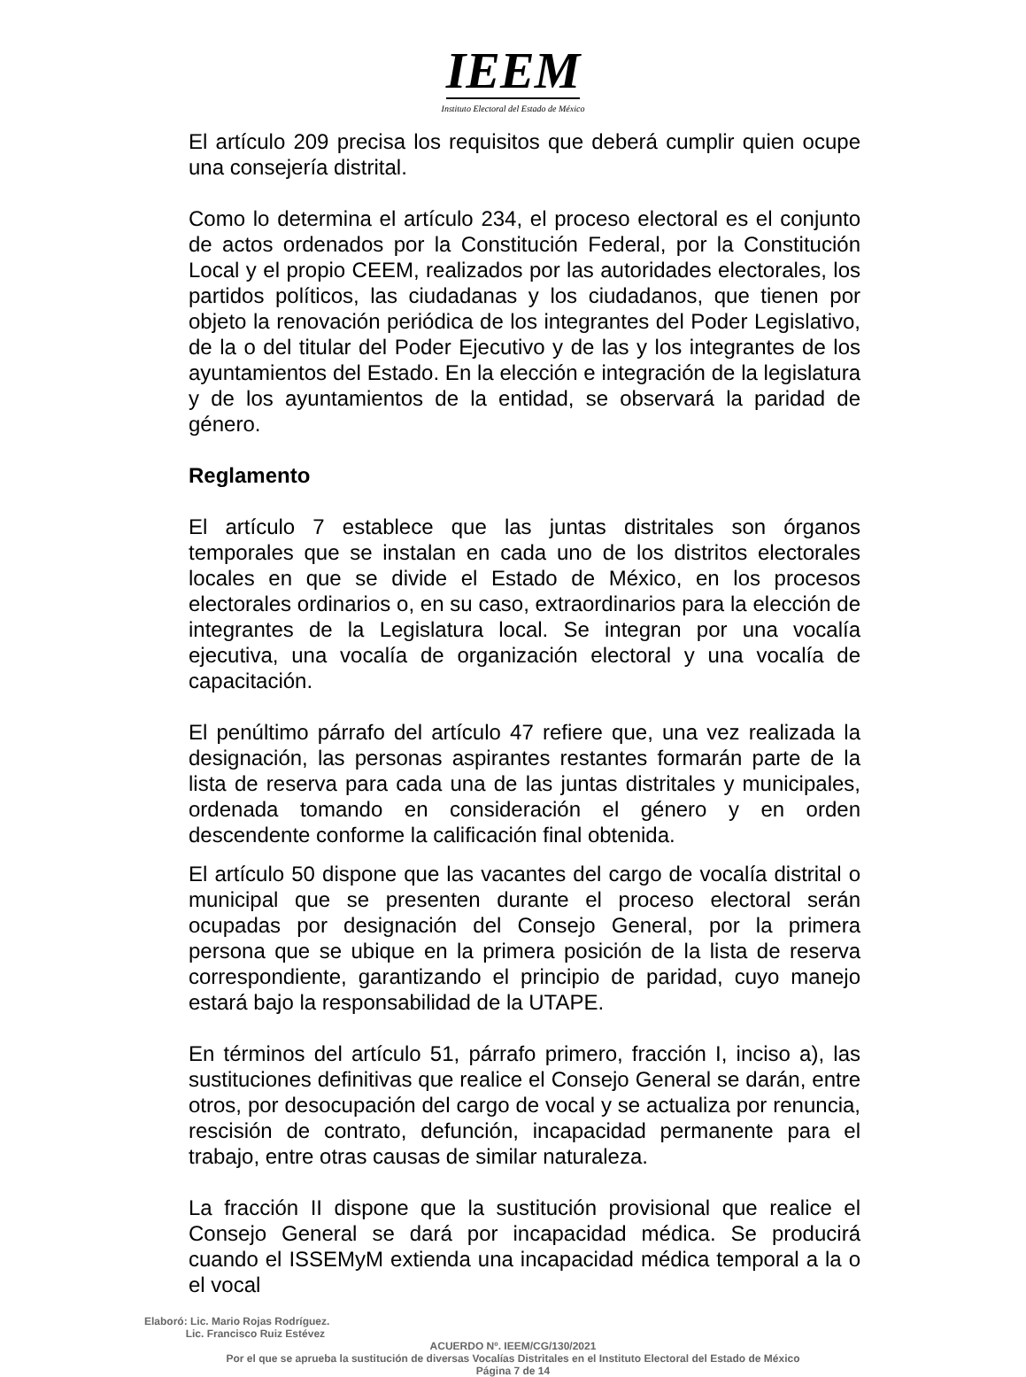IEEM
Instituto Electoral del Estado de México
El artículo 209 precisa los requisitos que deberá cumplir quien ocupe una consejería distrital.
Como lo determina el artículo 234, el proceso electoral es el conjunto de actos ordenados por la Constitución Federal, por la Constitución Local y el propio CEEM, realizados por las autoridades electorales, los partidos políticos, las ciudadanas y los ciudadanos, que tienen por objeto la renovación periódica de los integrantes del Poder Legislativo, de la o del titular del Poder Ejecutivo y de las y los integrantes de los ayuntamientos del Estado. En la elección e integración de la legislatura y de los ayuntamientos de la entidad, se observará la paridad de género.
Reglamento
El artículo 7 establece que las juntas distritales son órganos temporales que se instalan en cada uno de los distritos electorales locales en que se divide el Estado de México, en los procesos electorales ordinarios o, en su caso, extraordinarios para la elección de integrantes de la Legislatura local. Se integran por una vocalía ejecutiva, una vocalía de organización electoral y una vocalía de capacitación.
El penúltimo párrafo del artículo 47 refiere que, una vez realizada la designación, las personas aspirantes restantes formarán parte de la lista de reserva para cada una de las juntas distritales y municipales, ordenada tomando en consideración el género y en orden descendente conforme la calificación final obtenida.
El artículo 50 dispone que las vacantes del cargo de vocalía distrital o municipal que se presenten durante el proceso electoral serán ocupadas por designación del Consejo General, por la primera persona que se ubique en la primera posición de la lista de reserva correspondiente, garantizando el principio de paridad, cuyo manejo estará bajo la responsabilidad de la UTAPE.
En términos del artículo 51, párrafo primero, fracción I, inciso a), las sustituciones definitivas que realice el Consejo General se darán, entre otros, por desocupación del cargo de vocal y se actualiza por renuncia, rescisión de contrato, defunción, incapacidad permanente para el trabajo, entre otras causas de similar naturaleza.
La fracción II dispone que la sustitución provisional que realice el Consejo General se dará por incapacidad médica. Se producirá cuando el ISSEMyM extienda una incapacidad médica temporal a la o el vocal
Elaboró: Lic. Mario Rojas Rodríguez.
Lic. Francisco Ruiz Estévez
ACUERDO Nº. IEEM/CG/130/2021
Por el que se aprueba la sustitución de diversas Vocalías Distritales en el Instituto Electoral del Estado de México
Página 7 de 14